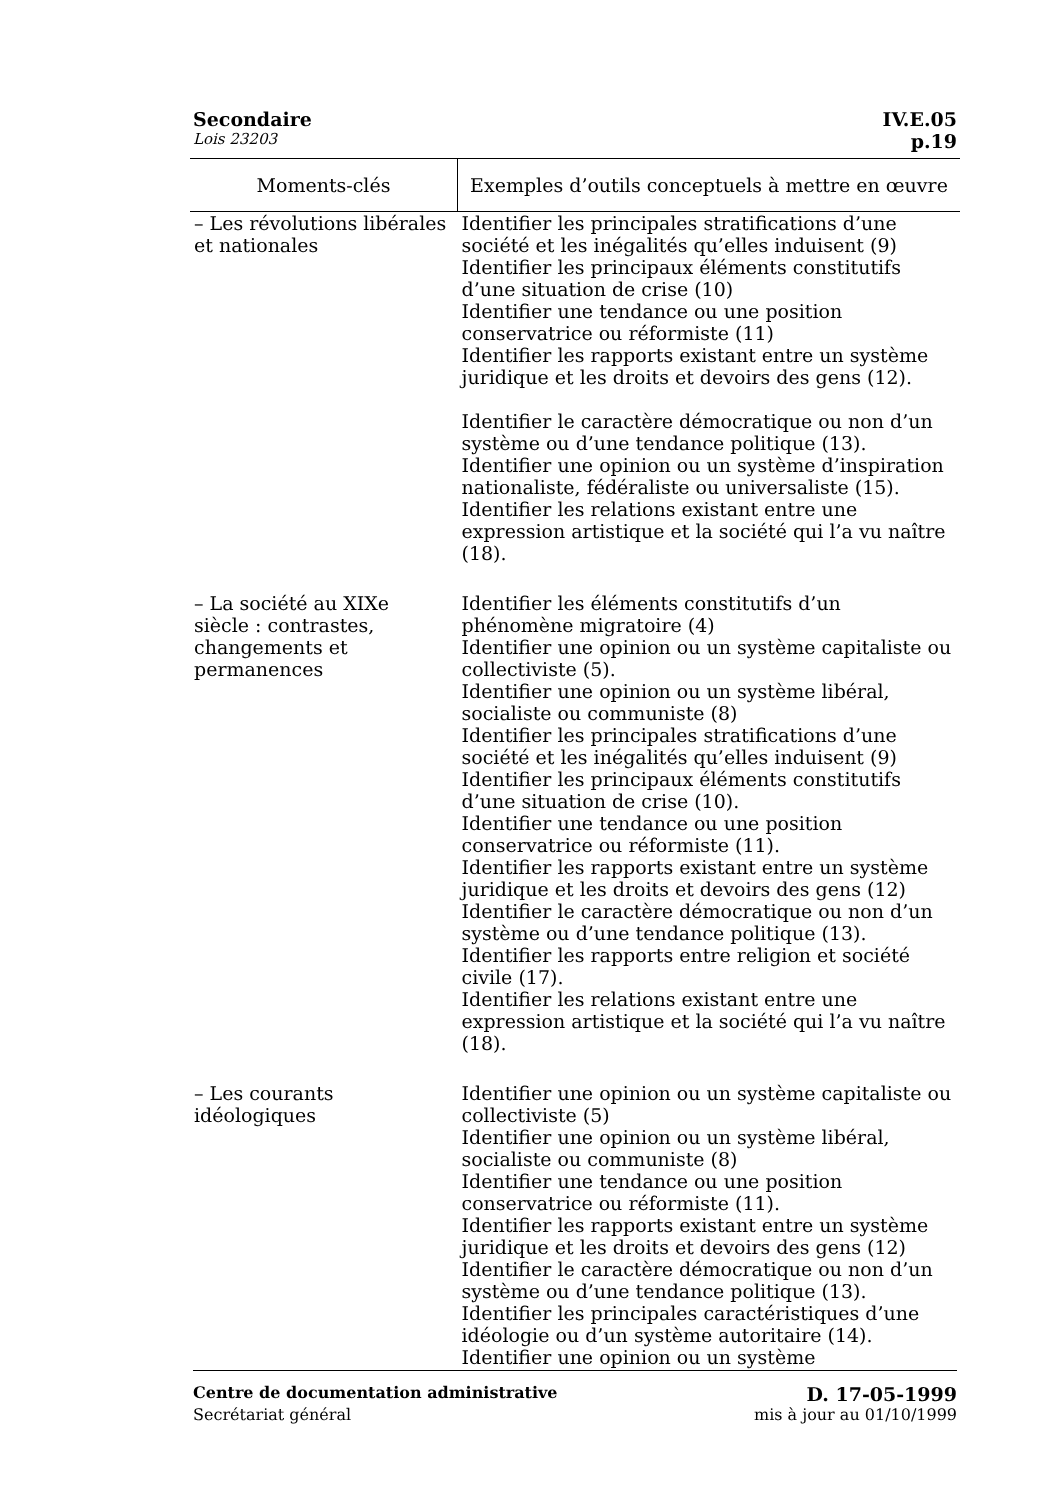Secondaire IV.E.05
Lois 23203 p.19
| Moments-clés | Exemples d’outils conceptuels à mettre en œuvre |
| --- | --- |
| – Les révolutions libérales et nationales | Identifier les principales stratifications d’une société et les inégalités qu’elles induisent (9) Identifier les principaux éléments constitutifs d’une situation de crise (10) Identifier une tendance ou une position conservatrice ou réformiste (11) Identifier les rapports existant entre un système juridique et les droits et devoirs des gens (12). Identifier le caractère démocratique ou non d’un système ou d’une tendance politique (13). Identifier une opinion ou un système d’inspiration nationaliste, fédéraliste ou universaliste (15). Identifier les relations existant entre une expression artistique et la société qui l’a vu naître (18). |
| – La société au XIXe siècle : contrastes, changements et permanences | Identifier les éléments constitutifs d’un phénomène migratoire (4) Identifier une opinion ou un système capitaliste ou collectiviste (5). Identifier une opinion ou un système libéral, socialiste ou communiste (8) Identifier les principales stratifications d’une société et les inégalités qu’elles induisent (9) Identifier les principaux éléments constitutifs d’une situation de crise (10). Identifier une tendance ou une position conservatrice ou réformiste (11). Identifier les rapports existant entre un système juridique et les droits et devoirs des gens (12) Identifier le caractère démocratique ou non d’un système ou d’une tendance politique (13). Identifier les rapports entre religion et société civile (17). Identifier les relations existant entre une expression artistique et la société qui l’a vu naître (18). |
| – Les courants idéologiques | Identifier une opinion ou un système capitaliste ou collectiviste (5) Identifier une opinion ou un système libéral, socialiste ou communiste (8) Identifier une tendance ou une position conservatrice ou réformiste (11). Identifier les rapports existant entre un système juridique et les droits et devoirs des gens (12) Identifier le caractère démocratique ou non d’un système ou d’une tendance politique (13). Identifier les principales caractéristiques d’une idéologie ou d’un système autoritaire (14). Identifier une opinion ou un système |
Centre de documentation administrative D. 17-05-1999
Secrétariat général mis à jour au 01/10/1999